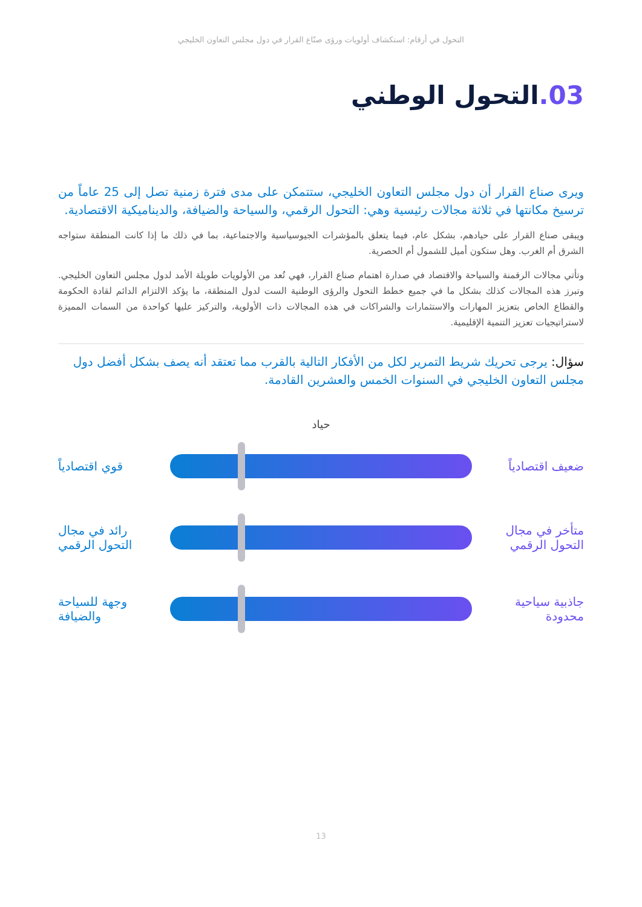التحول في أرقام: استكشاف أولويات ورؤى صنّاع القرار في دول مجلس التعاون الخليجي
03. التحول الوطني
ويرى صناع القرار أن دول مجلس التعاون الخليجي، ستتمكن على مدى فترة زمنية تصل إلى 25 عاماً من ترسيخ مكانتها في ثلاثة مجالات رئيسية وهي: التحول الرقمي، والسياحة والضيافة، والديناميكية الاقتصادية.
ويبقى صناع القرار على حيادهم، بشكل عام، فيما يتعلق بالمؤشرات الجيوسياسية والاجتماعية، بما في ذلك ما إذا كانت المنطقة ستواجه الشرق أم الغرب. وهل ستكون أميل للشمول أم الحصرية.
وتأتي مجالات الرقمنة والسياحة والاقتصاد في صدارة اهتمام صناع القرار، فهي تُعد من الأولويات طويلة الأمد لدول مجلس التعاون الخليجي. وتبرز هذه المجالات كذلك بشكل ما في جميع خطط التحول والرؤى الوطنية الست لدول المنطقة، ما يؤكد الالتزام الدائم لقادة الحكومة والقطاع الخاص بتعزيز المهارات والاستثمارات والشراكات في هذه المجالات ذات الأولوية، والتركيز عليها كواحدة من السمات المميزة لاستراتيجيات تعزيز التنمية الإقليمية.
سؤال: يرجى تحريك شريط التمرير لكل من الأفكار التالية بالقرب مما تعتقد أنه يصف بشكل أفضل دول مجلس التعاون الخليجي في السنوات الخمس والعشرين القادمة.
حياد
ضعيف اقتصادياً
قوي اقتصادياً
متأخر في مجال التحول الرقمي
رائد في مجال التحول الرقمي
جاذبية سياحية محدودة
وجهة للسياحة والضيافة
13